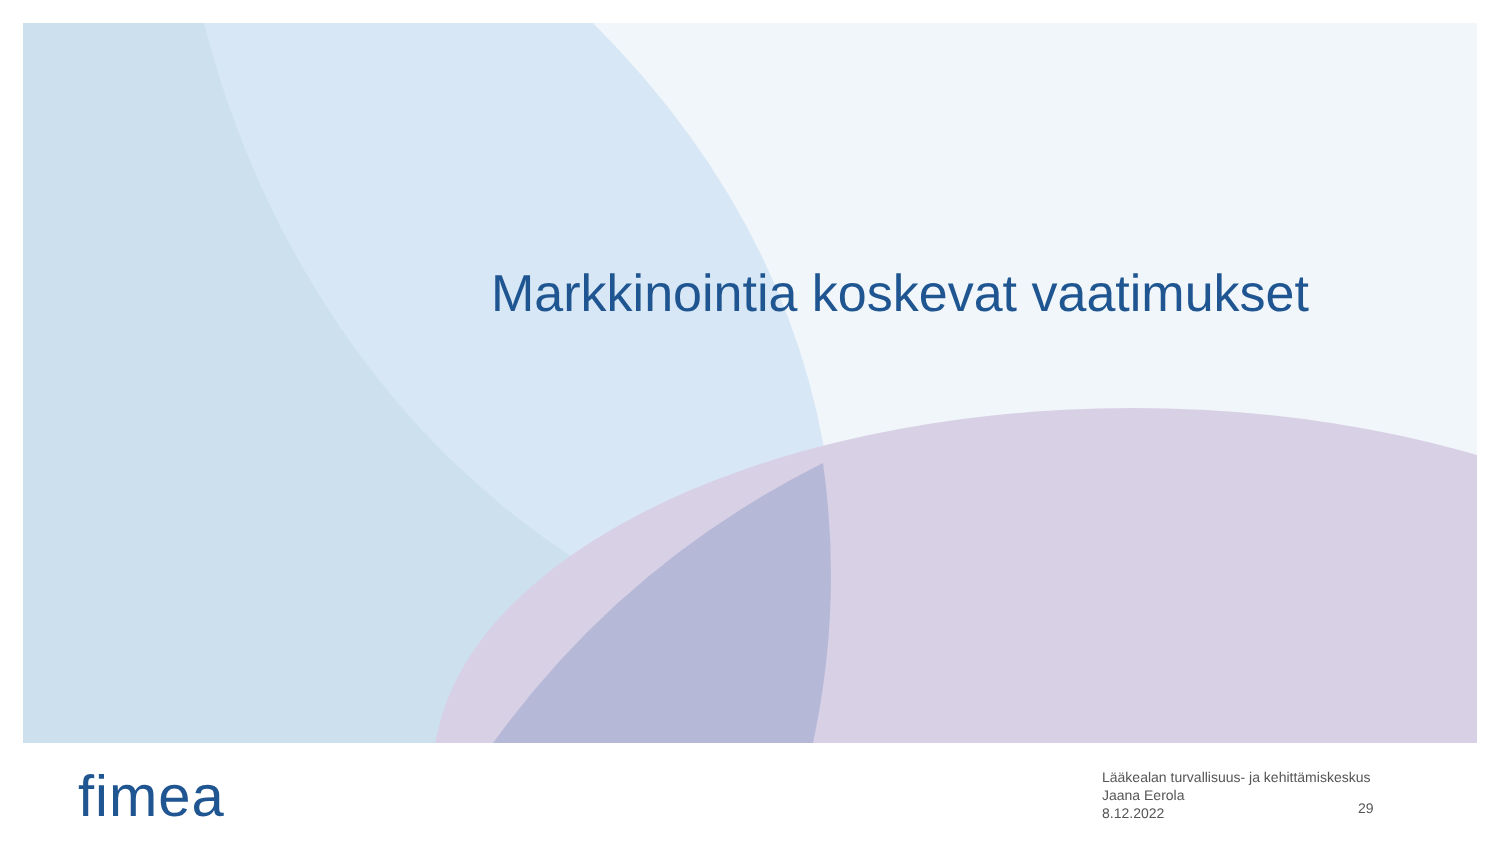Markkinointia koskevat vaatimukset
fimea
Lääkealan turvallisuus- ja kehittämiskeskus
Jaana Eerola
8.12.2022
29